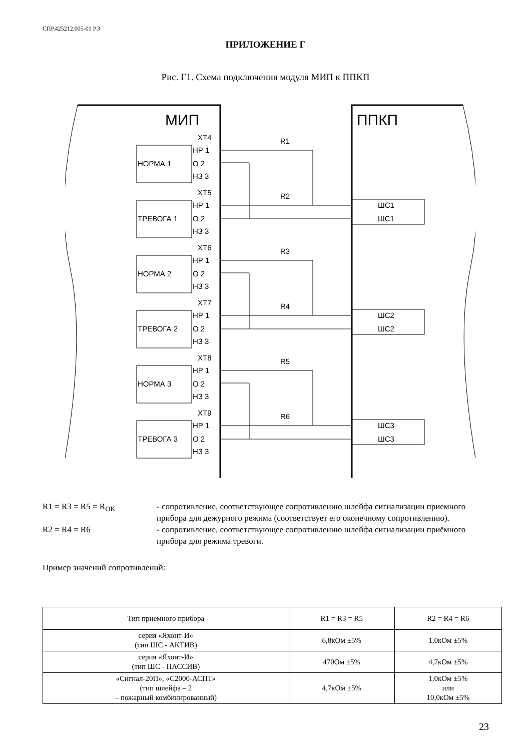СПР.425212.005-01 РЭ
ПРИЛОЖЕНИЕ Г
Рис. Г1. Схема подключения модуля МИП к ППКП
МИП
ППКП
XT4
НР 1
НОРМА 1
О 2
НЗ 3
XT5
НР 1
ТРЕВОГА 1
О 2
НЗ 3
XT6
НР 1
НОРМА 2
О 2
НЗ 3
XT7
НР 1
ТРЕВОГА 2
О 2
НЗ 3
XT8
НР 1
НОРМА 3
О 2
НЗ 3
XT9
НР 1
ТРЕВОГА 3
О 2
НЗ 3
R1
R2
R3
R4
R5
R6
ШС1
ШС1
ШС2
ШС2
ШС3
ШС3
R1 = R3 = R5 = R<sub>OK</sub> - сопротивление, соответствующее сопротивлению шлейфа сигнализации приемного прибора для дежурного режима (соответствует его оконечному сопротивлению).
R2 = R4 = R6 - сопротивление, соответствующее сопротивлению шлейфа сигнализации приёмного прибора для режима тревоги.
Пример значений сопротивлений:
| Тип приемного прибора | R1 = R3 = R5 | R2 = R4 = R6 |
| --- | --- | --- |
| серия «Яхонт-И» (тип ШС - АКТИВ) | 6,8кОм ±5% | 1,0кОм ±5% |
| серия «Яхонт-И» (тип ШС - ПАССИВ) | 470Ом ±5% | 4,7кОм ±5% |
| «Сигнал-20П», «С2000-АСПТ» (тип шлейфа – 2 – пожарный комбинированный) | 4,7кОм ±5% | 1,0кОм ±5% или 10,0кОм ±5% |
23